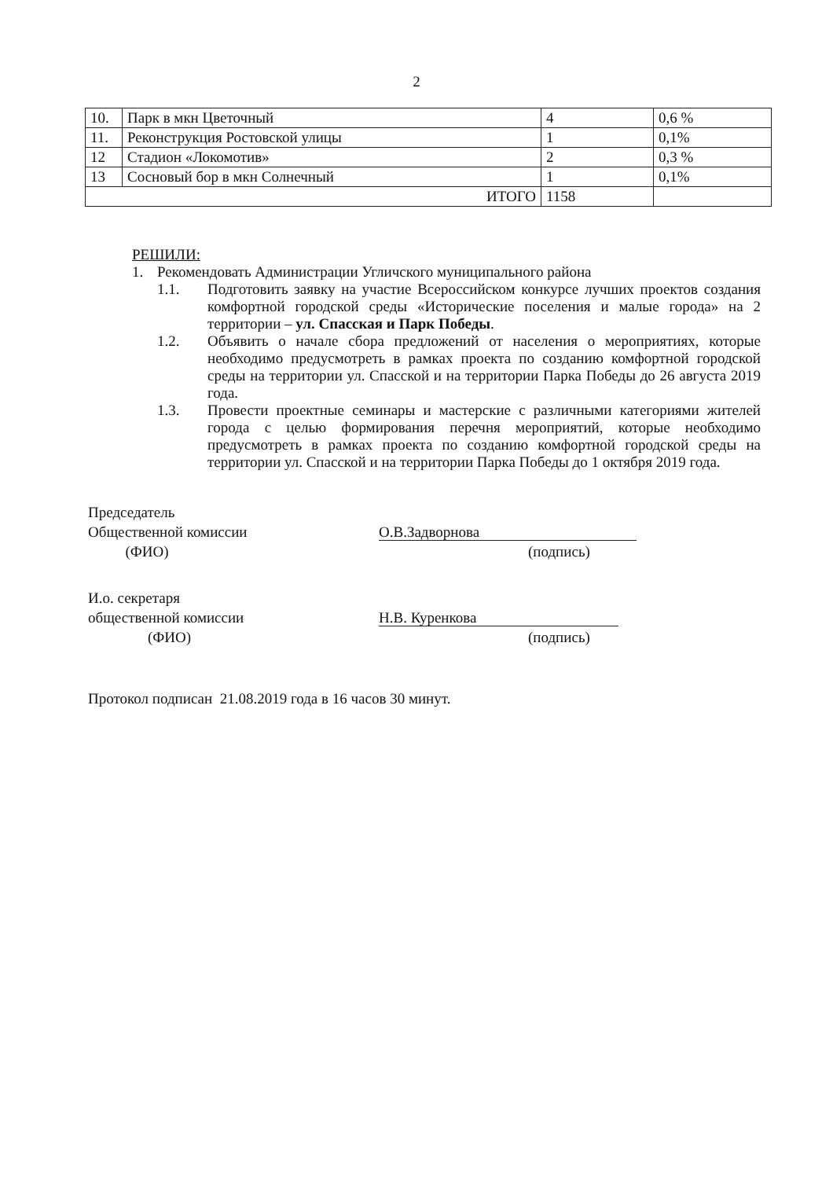2
| 10. | Парк в мкн Цветочный | 4 | 0,6 % |
| 11. | Реконструкция Ростовской улицы | 1 | 0,1% |
| 12 | Стадион «Локомотив» | 2 | 0,3 % |
| 13 | Сосновый бор в мкн Солнечный | 1 | 0,1% |
| ИТОГО | | 1158 | |
РЕШИЛИ:
1. Рекомендовать Администрации Угличского муниципального района
1.1. Подготовить заявку на участие Всероссийском конкурсе лучших проектов создания комфортной городской среды «Исторические поселения и малые города» на 2 территории – ул. Спасская и Парк Победы.
1.2. Объявить о начале сбора предложений от населения о мероприятиях, которые необходимо предусмотреть в рамках проекта по созданию комфортной городской среды на территории ул. Спасской и на территории Парка Победы до 26 августа 2019 года.
1.3. Провести проектные семинары и мастерские с различными категориями жителей города с целью формирования перечня мероприятий, которые необходимо предусмотреть в рамках проекта по созданию комфортной городской среды на территории ул. Спасской и на территории Парка Победы до 1 октября 2019 года.
Председатель
Общественной комиссии
(ФИО)
О.В.Задворнова
(подпись)
И.о. секретаря
общественной комиссии
(ФИО)
Н.В. Куренкова
(подпись)
Протокол подписан 21.08.2019 года в 16 часов 30 минут.